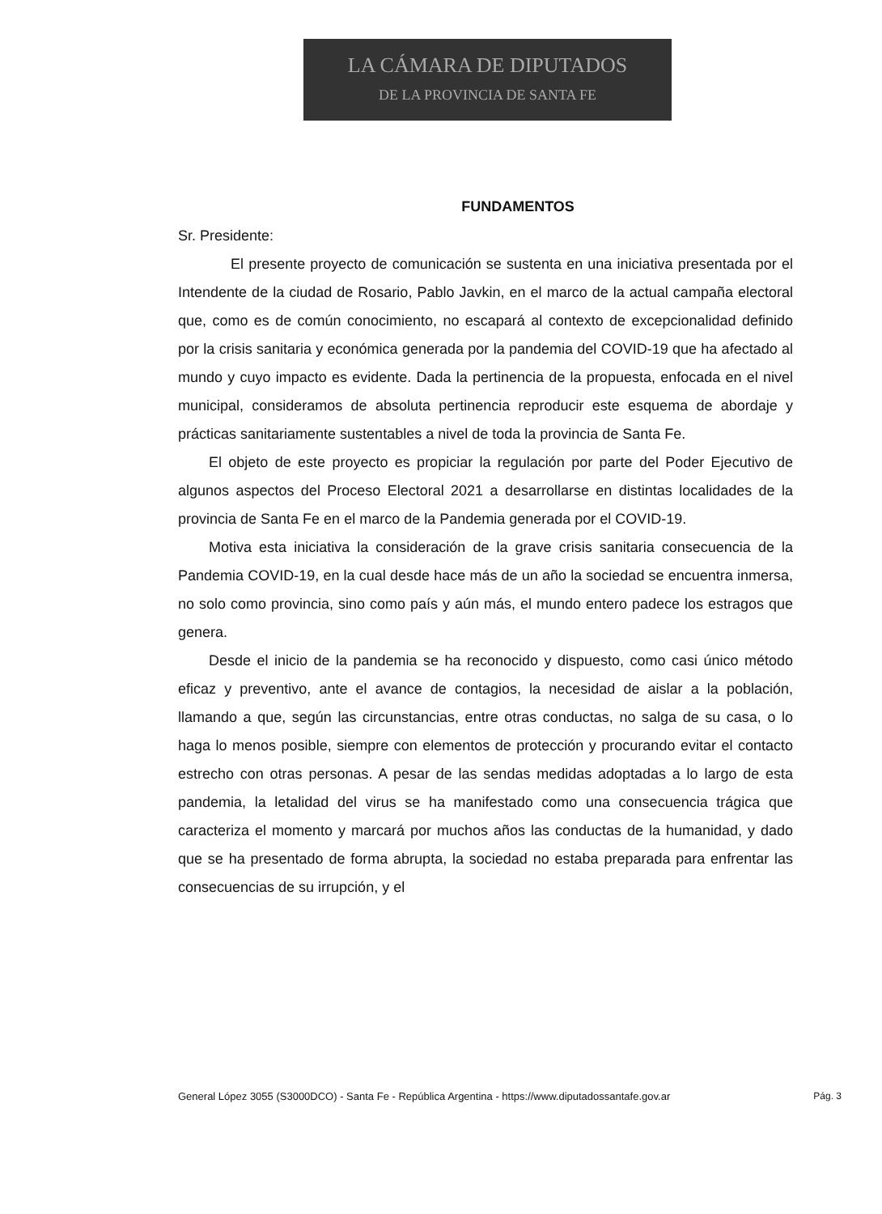LA CÁMARA DE DIPUTADOS
DE LA PROVINCIA DE SANTA FE
FUNDAMENTOS
Sr. Presidente:
El presente proyecto de comunicación se sustenta en una iniciativa presentada por el Intendente de la ciudad de Rosario, Pablo Javkin, en el marco de la actual campaña electoral que, como es de común conocimiento, no escapará al contexto de excepcionalidad definido por la crisis sanitaria y económica generada por la pandemia del COVID-19 que ha afectado al mundo y cuyo impacto es evidente. Dada la pertinencia de la propuesta, enfocada en el nivel municipal, consideramos de absoluta pertinencia reproducir este esquema de abordaje y prácticas sanitariamente sustentables a nivel de toda la provincia de Santa Fe.
El objeto de este proyecto es propiciar la regulación por parte del Poder Ejecutivo de algunos aspectos del Proceso Electoral 2021 a desarrollarse en distintas localidades de la provincia de Santa Fe en el marco de la Pandemia generada por el COVID-19.
Motiva esta iniciativa la consideración de la grave crisis sanitaria consecuencia de la Pandemia COVID-19, en la cual desde hace más de un año la sociedad se encuentra inmersa, no solo como provincia, sino como país y aún más, el mundo entero padece los estragos que genera.
Desde el inicio de la pandemia se ha reconocido y dispuesto, como casi único método eficaz y preventivo, ante el avance de contagios, la necesidad de aislar a la población, llamando a que, según las circunstancias, entre otras conductas, no salga de su casa, o lo haga lo menos posible, siempre con elementos de protección y procurando evitar el contacto estrecho con otras personas. A pesar de las sendas medidas adoptadas a lo largo de esta pandemia, la letalidad del virus se ha manifestado como una consecuencia trágica que caracteriza el momento y marcará por muchos años las conductas de la humanidad, y dado que se ha presentado de forma abrupta, la sociedad no estaba preparada para enfrentar las consecuencias de su irrupción, y el
General López 3055 (S3000DCO) - Santa Fe - República Argentina - https://www.diputadossantafe.gov.ar Pág. 3